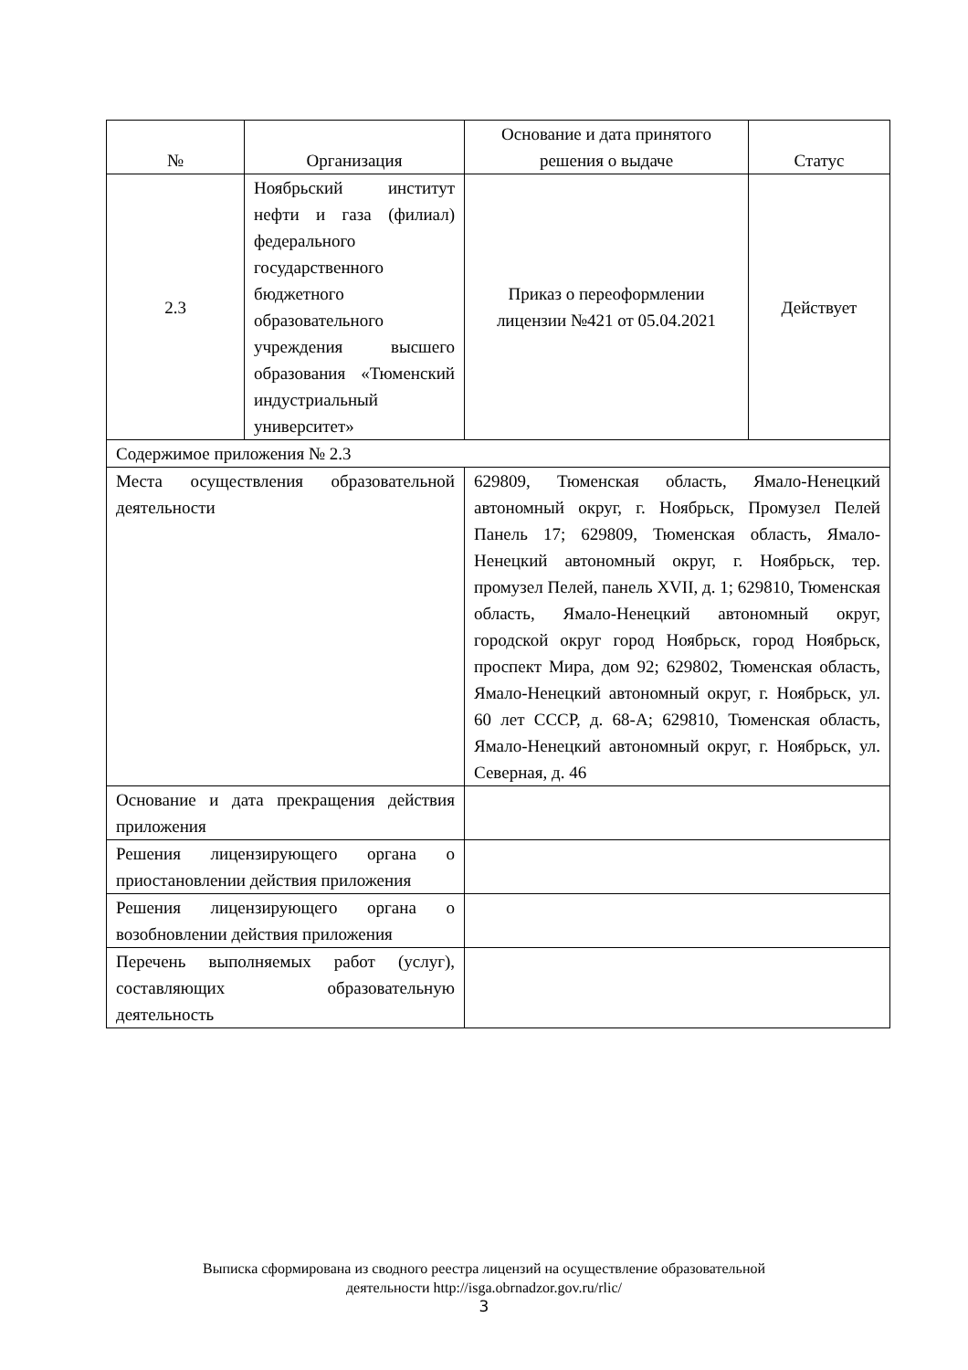| № | Организация | Основание и дата принятого решения о выдаче | Статус |
| 2.3 | Ноябрьский институт нефти и газа (филиал) федерального государственного бюджетного образовательного учреждения высшего образования «Тюменский индустриальный университет» | Приказ о переоформлении лицензии №421 от 05.04.2021 | Действует |
| Содержимое приложения № 2.3 | | | |
| Места осуществления образовательной деятельности | | 629809, Тюменская область, Ямало-Ненецкий автономный округ, г. Ноябрьск, Промузел Пелей Панель 17; 629809, Тюменская область, Ямало-Ненецкий автономный округ, г. Ноябрьск, тер. промузел Пелей, панель XVII, д. 1; 629810, Тюменская область, Ямало-Ненецкий автономный округ, городской округ город Ноябрьск, город Ноябрьск, проспект Мира, дом 92; 629802, Тюменская область, Ямало-Ненецкий автономный округ, г. Ноябрьск, ул. 60 лет СССР, д. 68-А; 629810, Тюменская область, Ямало-Ненецкий автономный округ, г. Ноябрьск, ул. Северная, д. 46 | |
| Основание и дата прекращения действия приложения | | | |
| Решения лицензирующего органа о приостановлении действия приложения | | | |
| Решения лицензирующего органа о возобновлении действия приложения | | | |
| Перечень выполняемых работ (услуг), составляющих образовательную деятельность | | | |
Выписка сформирована из сводного реестра лицензий на осуществление образовательной
деятельности http://isga.obrnadzor.gov.ru/rlic/
3